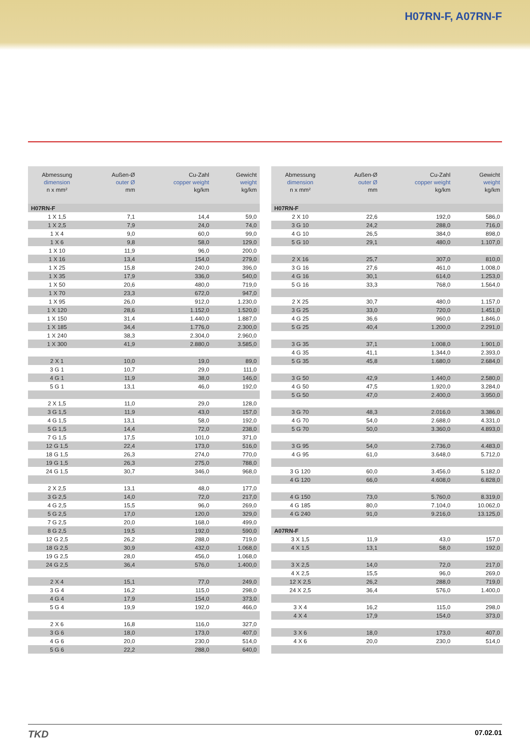H07RN-F, A07RN-F
| Abmessung dimension n x mm² | Außen-Ø outer Ø mm | Cu-Zahl copper weight kg/km | Gewicht weight kg/km |
| --- | --- | --- | --- |
| H07RN-F | | | |
| 1 X 1,5 | 7,1 | 14,4 | 59,0 |
| 1 X 2,5 | 7,9 | 24,0 | 74,0 |
| 1 X 4 | 9,0 | 60,0 | 99,0 |
| 1 X 6 | 9,8 | 58,0 | 129,0 |
| 1 X 10 | 11,9 | 96,0 | 200,0 |
| 1 X 16 | 13,4 | 154,0 | 279,0 |
| 1 X 25 | 15,8 | 240,0 | 396,0 |
| 1 X 35 | 17,9 | 336,0 | 540,0 |
| 1 X 50 | 20,6 | 480,0 | 719,0 |
| 1 X 70 | 23,3 | 672,0 | 947,0 |
| 1 X 95 | 26,0 | 912,0 | 1.230,0 |
| 1 X 120 | 28,6 | 1.152,0 | 1.520,0 |
| 1 X 150 | 31,4 | 1.440,0 | 1.887,0 |
| 1 X 185 | 34,4 | 1.776,0 | 2.300,0 |
| 1 X 240 | 38,3 | 2.304,0 | 2.960,0 |
| 1 X 300 | 41,9 | 2.880,0 | 3.585,0 |
| 2 X 1 | 10,0 | 19,0 | 89,0 |
| 3 G 1 | 10,7 | 29,0 | 111,0 |
| 4 G 1 | 11,9 | 38,0 | 146,0 |
| 5 G 1 | 13,1 | 46,0 | 192,0 |
| 2 X 1,5 | 11,0 | 29,0 | 128,0 |
| 3 G 1,5 | 11,9 | 43,0 | 157,0 |
| 4 G 1,5 | 13,1 | 58,0 | 192,0 |
| 5 G 1,5 | 14,4 | 72,0 | 238,0 |
| 7 G 1,5 | 17,5 | 101,0 | 371,0 |
| 12 G 1,5 | 22,4 | 173,0 | 516,0 |
| 18 G 1,5 | 26,3 | 274,0 | 770,0 |
| 19 G 1,5 | 26,3 | 275,0 | 788,0 |
| 24 G 1,5 | 30,7 | 346,0 | 968,0 |
| 2 X 2,5 | 13,1 | 48,0 | 177,0 |
| 3 G 2,5 | 14,0 | 72,0 | 217,0 |
| 4 G 2,5 | 15,5 | 96,0 | 269,0 |
| 5 G 2,5 | 17,0 | 120,0 | 329,0 |
| 7 G 2,5 | 20,0 | 168,0 | 499,0 |
| 8 G 2,5 | 19,5 | 192,0 | 590,0 |
| 12 G 2,5 | 26,2 | 288,0 | 719,0 |
| 18 G 2,5 | 30,9 | 432,0 | 1.068,0 |
| 19 G 2,5 | 28,0 | 456,0 | 1.068,0 |
| 24 G 2,5 | 36,4 | 576,0 | 1.400,0 |
| 2 X 4 | 15,1 | 77,0 | 249,0 |
| 3 G 4 | 16,2 | 115,0 | 298,0 |
| 4 G 4 | 17,9 | 154,0 | 373,0 |
| 5 G 4 | 19,9 | 192,0 | 466,0 |
| 2 X 6 | 16,8 | 116,0 | 327,0 |
| 3 G 6 | 18,0 | 173,0 | 407,0 |
| 4 G 6 | 20,0 | 230,0 | 514,0 |
| 5 G 6 | 22,2 | 288,0 | 640,0 |
| Abmessung dimension n x mm² | Außen-Ø outer Ø mm | Cu-Zahl copper weight kg/km | Gewicht weight kg/km |
| --- | --- | --- | --- |
| H07RN-F | | | |
| 2 X 10 | 22,6 | 192,0 | 586,0 |
| 3 G 10 | 24,2 | 288,0 | 716,0 |
| 4 G 10 | 26,5 | 384,0 | 898,0 |
| 5 G 10 | 29,1 | 480,0 | 1.107,0 |
| 2 X 16 | 25,7 | 307,0 | 810,0 |
| 3 G 16 | 27,6 | 461,0 | 1.008,0 |
| 4 G 16 | 30,1 | 614,0 | 1.253,0 |
| 5 G 16 | 33,3 | 768,0 | 1.564,0 |
| 2 X 25 | 30,7 | 480,0 | 1.157,0 |
| 3 G 25 | 33,0 | 720,0 | 1.451,0 |
| 4 G 25 | 36,6 | 960,0 | 1.846,0 |
| 5 G 25 | 40,4 | 1.200,0 | 2.291,0 |
| 3 G 35 | 37,1 | 1.008,0 | 1.901,0 |
| 4 G 35 | 41,1 | 1.344,0 | 2.393,0 |
| 5 G 35 | 45,8 | 1.680,0 | 2.684,0 |
| 3 G 50 | 42,9 | 1.440,0 | 2.580,0 |
| 4 G 50 | 47,5 | 1.920,0 | 3.284,0 |
| 5 G 50 | 47,0 | 2.400,0 | 3.950,0 |
| 3 G 70 | 48,3 | 2.016,0 | 3.386,0 |
| 4 G 70 | 54,0 | 2.688,0 | 4.331,0 |
| 5 G 70 | 50,0 | 3.360,0 | 4.893,0 |
| 3 G 95 | 54,0 | 2.736,0 | 4.483,0 |
| 4 G 95 | 61,0 | 3.648,0 | 5.712,0 |
| 3 G 120 | 60,0 | 3.456,0 | 5.182,0 |
| 4 G 120 | 66,0 | 4.608,0 | 6.828,0 |
| 4 G 150 | 73,0 | 5.760,0 | 8.319,0 |
| 4 G 185 | 80,0 | 7.104,0 | 10.062,0 |
| 4 G 240 | 91,0 | 9.216,0 | 13.125,0 |
| A07RN-F | | | |
| 3 X 1,5 | 11,9 | 43,0 | 157,0 |
| 4 X 1,5 | 13,1 | 58,0 | 192,0 |
| 3 X 2,5 | 14,0 | 72,0 | 217,0 |
| 4 X 2,5 | 15,5 | 96,0 | 269,0 |
| 12 X 2,5 | 26,2 | 288,0 | 719,0 |
| 24 X 2,5 | 36,4 | 576,0 | 1.400,0 |
| 3 X 4 | 16,2 | 115,0 | 298,0 |
| 4 X 4 | 17,9 | 154,0 | 373,0 |
| 3 X 6 | 18,0 | 173,0 | 407,0 |
| 4 X 6 | 20,0 | 230,0 | 514,0 |
TKD 07.02.01